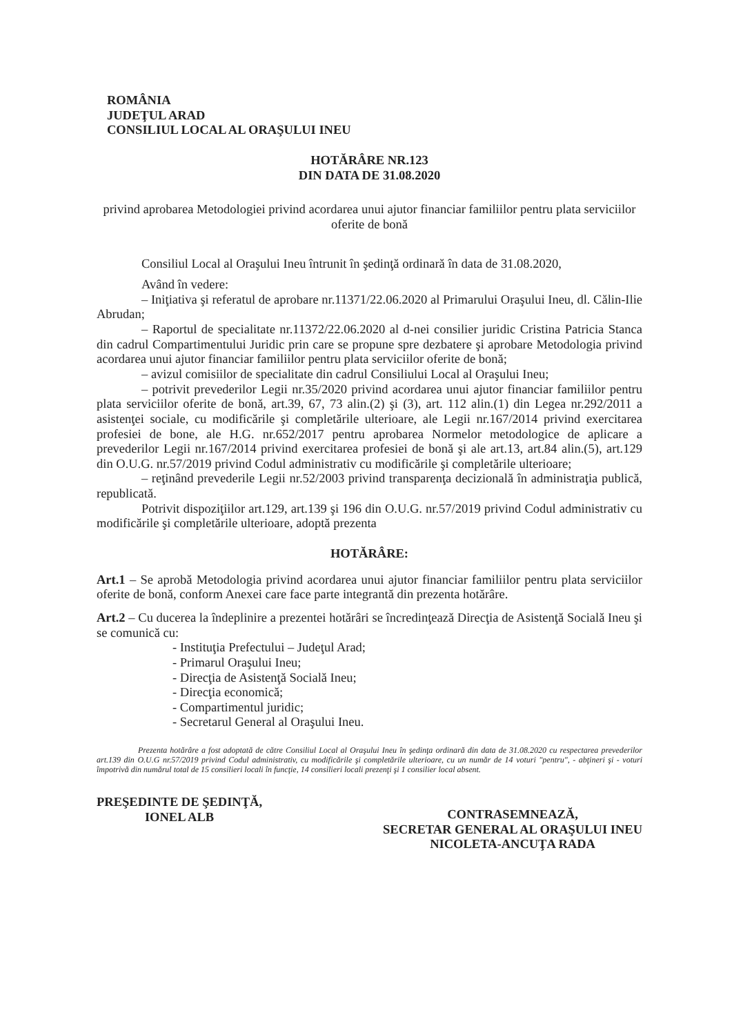ROMÂNIA
JUDEŢUL ARAD
CONSILIUL LOCAL AL ORAŞULUI INEU
HOTĂRÂRE NR.123
DIN DATA DE 31.08.2020
privind aprobarea Metodologiei privind acordarea unui ajutor financiar familiilor pentru plata serviciilor oferite de bonă
Consiliul Local al Oraşului Ineu întrunit în şedinţă ordinară în data de 31.08.2020,
Având în vedere:
– Iniţiativa şi referatul de aprobare nr.11371/22.06.2020 al Primarului Oraşului Ineu, dl. Călin-Ilie Abrudan;
– Raportul de specialitate nr.11372/22.06.2020 al d-nei consilier juridic Cristina Patricia Stanca din cadrul Compartimentului Juridic prin care se propune spre dezbatere şi aprobare Metodologia privind acordarea unui ajutor financiar familiilor pentru plata serviciilor oferite de bonă;
– avizul comisiilor de specialitate din cadrul Consiliului Local al Oraşului Ineu;
– potrivit prevederilor Legii nr.35/2020 privind acordarea unui ajutor financiar familiilor pentru plata serviciilor oferite de bonă, art.39, 67, 73 alin.(2) şi (3), art. 112 alin.(1) din Legea nr.292/2011 a asistenţei sociale, cu modificările şi completările ulterioare, ale Legii nr.167/2014 privind exercitarea profesiei de bone, ale H.G. nr.652/2017 pentru aprobarea Normelor metodologice de aplicare a prevederilor Legii nr.167/2014 privind exercitarea profesiei de bonă şi ale art.13, art.84 alin.(5), art.129 din O.U.G. nr.57/2019 privind Codul administrativ cu modificările şi completările ulterioare;
– reţinând prevederile Legii nr.52/2003 privind transparenţa decizională în administraţia publică, republicată.
Potrivit dispoziţiilor art.129, art.139 şi 196 din O.U.G. nr.57/2019 privind Codul administrativ cu modificările şi completările ulterioare, adoptă prezenta
HOTĂRÂRE:
Art.1 – Se aprobă Metodologia privind acordarea unui ajutor financiar familiilor pentru plata serviciilor oferite de bonă, conform Anexei care face parte integrantă din prezenta hotărâre.
Art.2 – Cu ducerea la îndeplinire a prezentei hotărâri se încredinţează Direcţia de Asistenţă Socială Ineu şi se comunică cu:
- Instituţia Prefectului – Judeţul Arad;
- Primarul Oraşului Ineu;
- Direcţia de Asistenţă Socială Ineu;
- Direcţia economică;
- Compartimentul juridic;
- Secretarul General al Oraşului Ineu.
Prezenta hotărâre a fost adoptată de către Consiliul Local al Oraşului Ineu în şedinţa ordinară din data de 31.08.2020 cu respectarea prevederilor art.139 din O.U.G nr.57/2019 privind Codul administrativ, cu modificările şi completările ulterioare, cu un număr de 14 voturi "pentru", - abţineri şi - voturi împotrivă din numărul total de 15 consilieri locali în funcţie, 14 consilieri locali prezenţi şi 1 consilier local absent.
PREŞEDINTE DE ŞEDINŢĂ,
IONEL ALB
CONTRASEMNEAZĂ,
SECRETAR GENERAL AL ORAŞULUI INEU
NICOLETA-ANCUŢA RADA